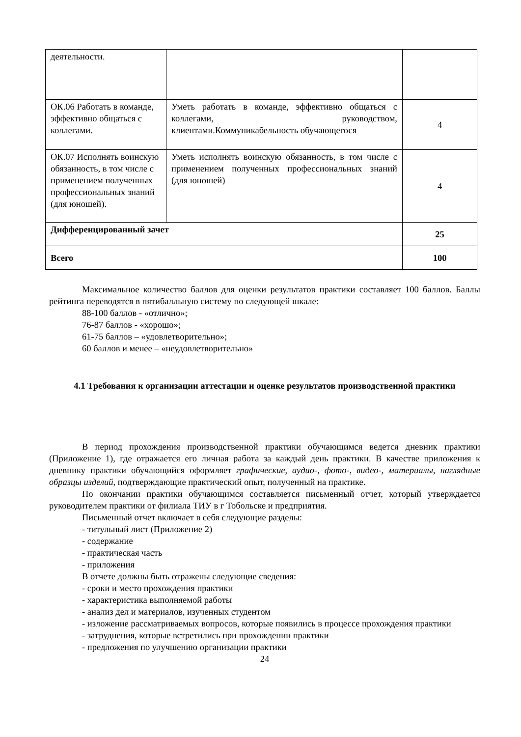| деятельности. | | |
| ОК.06 Работать в команде, эффективно общаться с коллегами. | Уметь работать в команде, эффективно общаться с коллегами, руководством, клиентами.Коммуникабельность обучающегося | 4 |
| ОК.07 Исполнять воинскую обязанность, в том числе с применением полученных профессиональных знаний (для юношей). | Уметь исполнять воинскую обязанность, в том числе с применением полученных профессиональных знаний (для юношей) | 4 |
| Дифференцированный зачет | | 25 |
| Всего | | 100 |
Максимальное количество баллов для оценки результатов практики составляет 100 баллов. Баллы рейтинга переводятся в пятибалльную систему по следующей шкале:
88-100 баллов - «отлично»;
76-87 баллов - «хорошо»;
61-75 баллов – «удовлетворительно»;
60 баллов и менее – «неудовлетворительно»
4.1 Требования к организации аттестации и оценке результатов производственной практики
В период прохождения производственной практики обучающимся ведется дневник практики (Приложение 1), где отражается его личная работа за каждый день практики. В качестве приложения к дневнику практики обучающийся оформляет графические, аудио-, фото-, видео-, материалы, наглядные образцы изделий, подтверждающие практический опыт, полученный на практике.
По окончании практики обучающимся составляется письменный отчет, который утверждается руководителем практики от филиала ТИУ в г Тобольске и предприятия.
Письменный отчет включает в себя следующие разделы:
- титульный лист (Приложение 2)
- содержание
- практическая часть
- приложения
В отчете должны быть отражены следующие сведения:
- сроки и место прохождения практики
- характеристика выполняемой работы
- анализ дел и материалов, изученных студентом
- изложение рассматриваемых вопросов, которые появились в процессе прохождения практики
- затруднения, которые встретились при прохождении практики
- предложения по улучшению организации практики
24